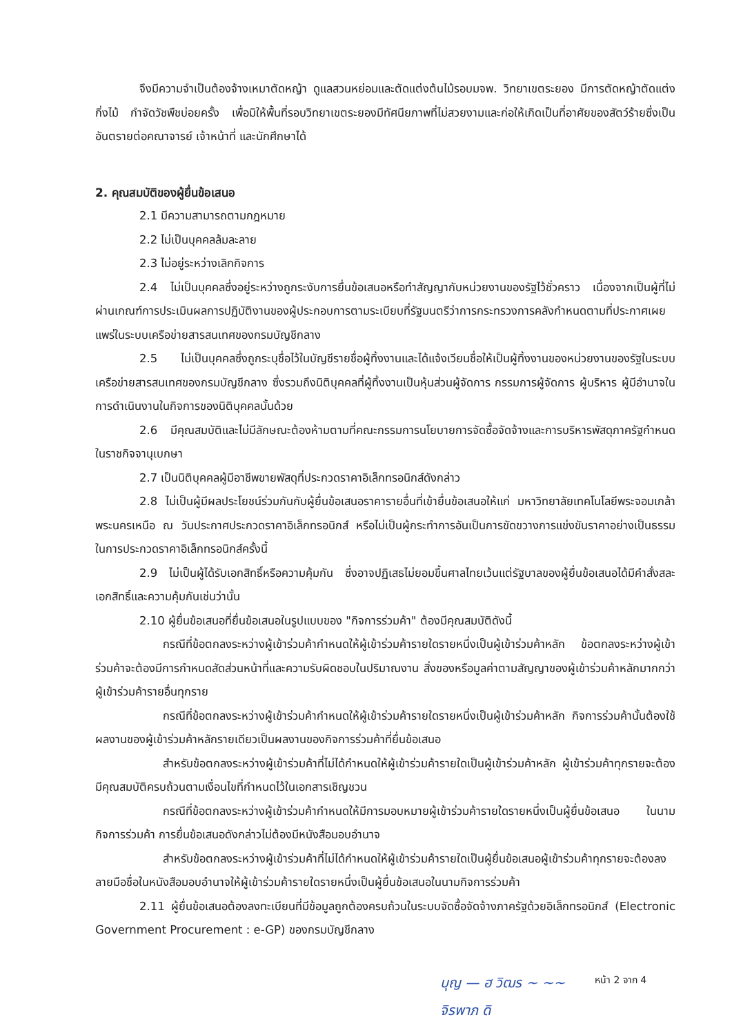จึงมีความจำเป็นต้องจ้างเหมาตัดหญ้า ดูแลสวนหย่อมและตัดแต่งต้นไม้รอบมจพ. วิทยาเขตระยอง มีการตัดหญ้าตัดแต่งกิ่งไม้ กำจัดวัชพืชบ่อยครั้ง เพื่อมิให้พื้นที่รอบวิทยาเขตระยองมีทัศนียภาพที่ไม่สวยงามและก่อให้เกิดเป็นที่อาศัยของสัตว์ร้ายซึ่งเป็นอันตรายต่อคณาจารย์ เจ้าหน้าที่ และนักศึกษาได้
2. คุณสมบัติของผู้ยื่นข้อเสนอ
2.1 มีความสามารถตามกฎหมาย
2.2 ไม่เป็นบุคคลล้มละลาย
2.3 ไม่อยู่ระหว่างเลิกกิจการ
2.4 ไม่เป็นบุคคลซึ่งอยู่ระหว่างถูกระงับการยื่นข้อเสนอหรือทำสัญญากับหน่วยงานของรัฐไว้ชั่วคราว เนื่องจากเป็นผู้ที่ไม่ผ่านเกณฑ์การประเมินผลการปฏิบัติงานของผู้ประกอบการตามระเบียบที่รัฐมนตรีว่าการกระทรวงการคลังกำหนดตามที่ประกาศเผยแพร่ในระบบเครือข่ายสารสนเทศของกรมบัญชีกลาง
2.5 ไม่เป็นบุคคลซึ่งถูกระบุชื่อไว้ในบัญชีรายชื่อผู้ทิ้งงานและได้แจ้งเวียนชื่อให้เป็นผู้ทิ้งงานของหน่วยงานของรัฐในระบบเครือข่ายสารสนเทศของกรมบัญชีกลาง ซึ่งรวมถึงนิติบุคคลที่ผู้ทิ้งงานเป็นหุ้นส่วนผู้จัดการ กรรมการผู้จัดการ ผู้บริหาร ผู้มีอำนาจในการดำเนินงานในกิจการของนิติบุคคลนั้นด้วย
2.6 มีคุณสมบัติและไม่มีลักษณะต้องห้ามตามที่คณะกรรมการนโยบายการจัดซื้อจัดจ้างและการบริหารพัสดุภาครัฐกำหนดในราชกิจจานุเบกษา
2.7 เป็นนิติบุคคลผู้มีอาชีพขายพัสดุที่ประกวดราคาอิเล็กทรอนิกส์ดังกล่าว
2.8 ไม่เป็นผู้มีผลประโยชน์ร่วมกันกับผู้ยื่นข้อเสนอราคารายอื่นที่เข้ายื่นข้อเสนอให้แก่ มหาวิทยาลัยเทคโนโลยีพระจอมเกล้าพระนครเหนือ ณ วันประกาศประกวดราคาอิเล็กทรอนิกส์ หรือไม่เป็นผู้กระทำการอันเป็นการขัดขวางการแข่งขันราคาอย่างเป็นธรรม ในการประกวดราคาอิเล็กทรอนิกส์ครั้งนี้
2.9 ไม่เป็นผู้ได้รับเอกสิทธิ์หรือความคุ้มกัน ซึ่งอาจปฏิเสธไม่ยอมขึ้นศาลไทยเว้นแต่รัฐบาลของผู้ยื่นข้อเสนอได้มีคำสั่งสละเอกสิทธิ์และความคุ้มกันเช่นว่านั้น
2.10 ผู้ยื่นข้อเสนอที่ยื่นข้อเสนอในรูปแบบของ "กิจการร่วมค้า" ต้องมีคุณสมบัติดังนี้
กรณีที่ข้อตกลงระหว่างผู้เข้าร่วมค้ากำหนดให้ผู้เข้าร่วมค้ารายใดรายหนึ่งเป็นผู้เข้าร่วมค้าหลัก ข้อตกลงระหว่างผู้เข้าร่วมค้าจะต้องมีการกำหนดสัดส่วนหน้าที่และความรับผิดชอบในปริมาณงาน สิ่งของหรือมูลค่าตามสัญญาของผู้เข้าร่วมค้าหลักมากกว่าผู้เข้าร่วมค้ารายอื่นทุกราย
กรณีที่ข้อตกลงระหว่างผู้เข้าร่วมค้ากำหนดให้ผู้เข้าร่วมค้ารายใดรายหนึ่งเป็นผู้เข้าร่วมค้าหลัก กิจการร่วมค้านั้นต้องใช้ผลงานของผู้เข้าร่วมค้าหลักรายเดียวเป็นผลงานของกิจการร่วมค้าที่ยื่นข้อเสนอ
สำหรับข้อตกลงระหว่างผู้เข้าร่วมค้าที่ไม่ได้กำหนดให้ผู้เข้าร่วมค้ารายใดเป็นผู้เข้าร่วมค้าหลัก ผู้เข้าร่วมค้าทุกรายจะต้องมีคุณสมบัติครบถ้วนตามเงื่อนไขที่กำหนดไว้ในเอกสารเชิญชวน
กรณีที่ข้อตกลงระหว่างผู้เข้าร่วมค้ากำหนดให้มีการมอบหมายผู้เข้าร่วมค้ารายใดรายหนึ่งเป็นผู้ยื่นข้อเสนอ ในนามกิจการร่วมค้า การยื่นข้อเสนอดังกล่าวไม่ต้องมีหนังสือมอบอำนาจ
สำหรับข้อตกลงระหว่างผู้เข้าร่วมค้าที่ไม่ได้กำหนดให้ผู้เข้าร่วมค้ารายใดเป็นผู้ยื่นข้อเสนอผู้เข้าร่วมค้าทุกรายจะต้องลงลายมือชื่อในหนังสือมอบอำนาจให้ผู้เข้าร่วมค้ารายใดรายหนึ่งเป็นผู้ยื่นข้อเสนอในนามกิจการร่วมค้า
2.11 ผู้ยื่นข้อเสนอต้องลงทะเบียนที่มีข้อมูลถูกต้องครบถ้วนในระบบจัดซื้อจัดจ้างภาครัฐด้วยอิเล็กทรอนิกส์ (Electronic Government Procurement : e-GP) ของกรมบัญชีกลาง
บุญ — ฮ วิฒร ~ ~~
จิรพาภ ดิ
หน้า 2 จาก 4